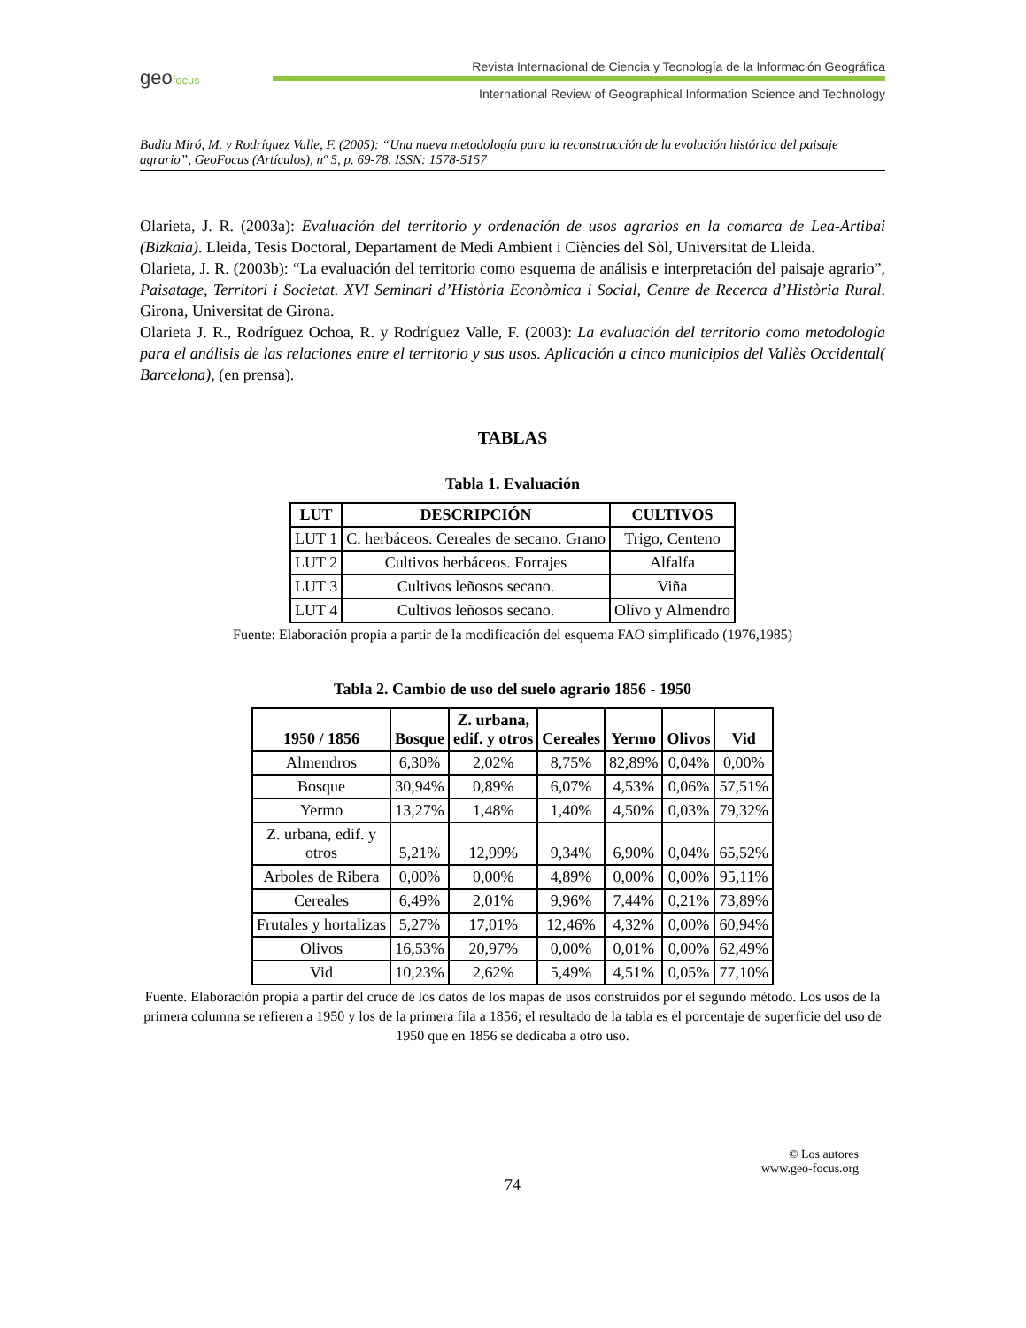geofocus
Revista Internacional de Ciencia y Tecnología de la Información Geográfica
International Review of Geographical Information Science and Technology
Badia Miró, M. y Rodríguez Valle, F. (2005): “Una nueva metodología para la reconstrucción de la evolución histórica del paisaje agrario”, GeoFocus (Artículos), nº 5, p. 69-78. ISSN: 1578-5157
Olarieta, J. R. (2003a): Evaluación del territorio y ordenación de usos agrarios en la comarca de Lea-Artibai (Bizkaia). Lleida, Tesis Doctoral, Departament de Medi Ambient i Ciències del Sòl, Universitat de Lleida.
Olarieta, J. R. (2003b): “La evaluación del territorio como esquema de análisis e interpretación del paisaje agrario”, Paisatage, Territori i Societat. XVI Seminari d’Història Econòmica i Social, Centre de Recerca d’Història Rural. Girona, Universitat de Girona.
Olarieta J. R., Rodríguez Ochoa, R. y Rodríguez Valle, F. (2003): La evaluación del territorio como metodología para el análisis de las relaciones entre el territorio y sus usos. Aplicación a cinco municipios del Vallès Occidental( Barcelona), (en prensa).
TABLAS
Tabla 1. Evaluación
| LUT | DESCRIPCIÓN | CULTIVOS |
| --- | --- | --- |
| LUT 1 | C. herbáceos. Cereales de secano. Grano | Trigo, Centeno |
| LUT 2 | Cultivos herbáceos. Forrajes | Alfalfa |
| LUT 3 | Cultivos leñosos secano. | Viña |
| LUT 4 | Cultivos leñosos secano. | Olivo y Almendro |
Fuente: Elaboración propia a partir de la modificación del esquema FAO simplificado (1976,1985)
Tabla 2. Cambio de uso del suelo agrario 1856 - 1950
| 1950 / 1856 | Bosque | Z. urbana, edif. y otros | Cereales | Yermo | Olivos | Vid |
| --- | --- | --- | --- | --- | --- | --- |
| Almendros | 6,30% | 2,02% | 8,75% | 82,89% | 0,04% | 0,00% |
| Bosque | 30,94% | 0,89% | 6,07% | 4,53% | 0,06% | 57,51% |
| Yermo | 13,27% | 1,48% | 1,40% | 4,50% | 0,03% | 79,32% |
| Z. urbana, edif. y otros | 5,21% | 12,99% | 9,34% | 6,90% | 0,04% | 65,52% |
| Arboles de Ribera | 0,00% | 0,00% | 4,89% | 0,00% | 0,00% | 95,11% |
| Cereales | 6,49% | 2,01% | 9,96% | 7,44% | 0,21% | 73,89% |
| Frutales y hortalizas | 5,27% | 17,01% | 12,46% | 4,32% | 0,00% | 60,94% |
| Olivos | 16,53% | 20,97% | 0,00% | 0,01% | 0,00% | 62,49% |
| Vid | 10,23% | 2,62% | 5,49% | 4,51% | 0,05% | 77,10% |
Fuente. Elaboración propia a partir del cruce de los datos de los mapas de usos construidos por el segundo método. Los usos de la primera columna se refieren a 1950 y los de la primera fila a 1856; el resultado de la tabla es el porcentaje de superficie del uso de 1950 que en 1856 se dedicaba a otro uso.
© Los autores
www.geo-focus.org
74